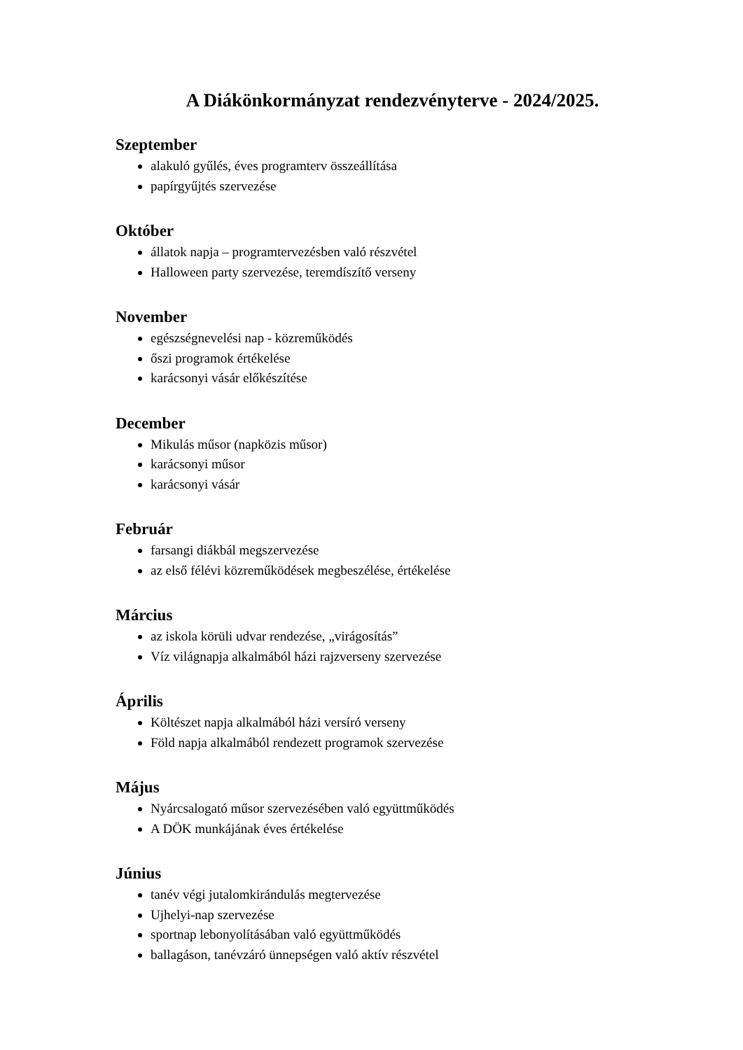A Diákönkormányzat rendezvényterve - 2024/2025.
Szeptember
alakuló gyűlés, éves programterv összeállítása
papírgyűjtés szervezése
Október
állatok napja – programtervezésben való részvétel
Halloween party szervezése, teremdíszítő verseny
November
egészségnevelési nap - közreműködés
őszi programok értékelése
karácsonyi vásár előkészítése
December
Mikulás műsor (napközis műsor)
karácsonyi műsor
karácsonyi vásár
Február
farsangi diákbál megszervezése
az első félévi közreműködések megbeszélése, értékelése
Március
az iskola körüli udvar rendezése, „virágosítás”
Víz világnapja alkalmából házi rajzverseny szervezése
Április
Költészet napja alkalmából házi versíró verseny
Föld napja alkalmából rendezett programok szervezése
Május
Nyárcsalogató műsor szervezésében való együttműködés
A DÖK munkájának éves értékelése
Június
tanév végi jutalomkirándulás megtervezése
Ujhelyi-nap szervezése
sportnap lebonyolításában való együttműködés
ballagáson, tanévzáró ünnepségen való aktív részvétel